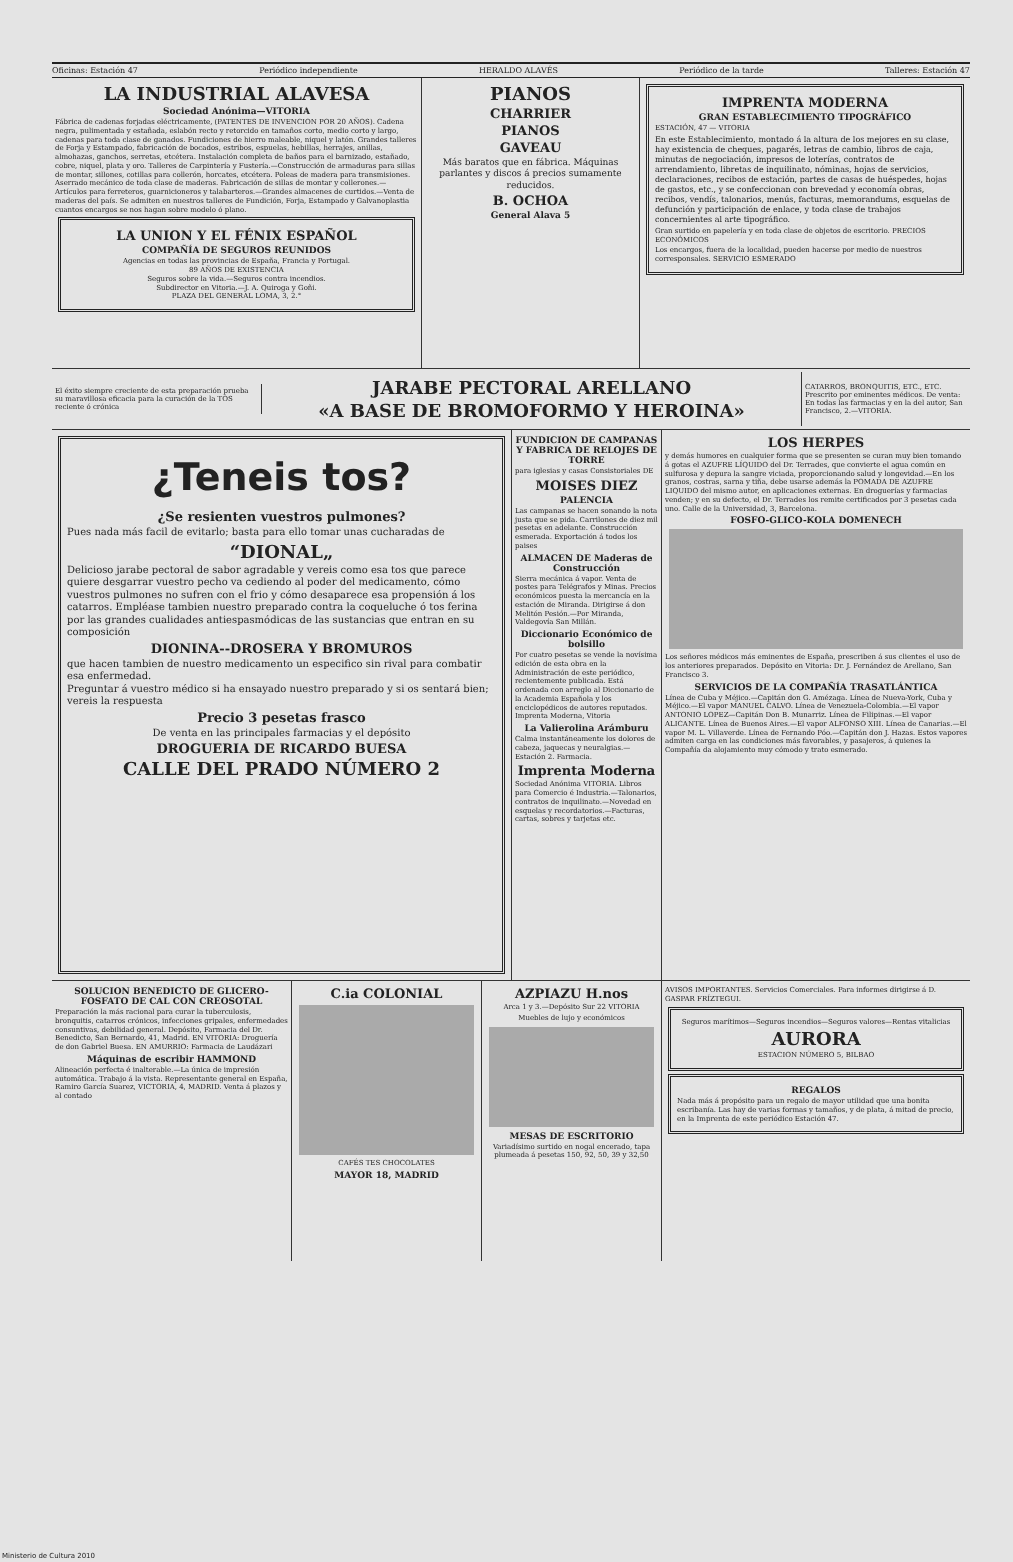Oficinas: Estación 47 Periódico independiente HERALDO ALAVÉS Periódico de la tarde Talleres: Estación 47
LA INDUSTRIAL ALAVESA
Sociedad Anónima—VITORIA
Fábrica de cadenas forjadas eléctricamente, (PATENTES DE INVENCION POR 20 AÑOS). Cadena negra, pulimentada y estañada, eslabón recto y retorcido en tamaños corto, medio corto y largo, cadenas para toda clase de ganados. Fundiciones de hierro maleable, niquel y latón. Grandes talleres de Forja y Estampado, fabricación de bocados, estribos, espuelas, hebillas, herrajes, anillas, almohazas, ganchos, serretas, etcétera. Instalación completa de baños para el barnizado, estañado, cobre, niquel, plata y oro. Talleres de Carpintería y Fustería.—Construcción de armaduras para sillas de montar, sillones, cotillas para collerón, horcates, etcétera. Poleas de madera para transmisiones. Aserrado mecánico de toda clase de maderas. Fabricación de sillas de montar y collerones.—Artículos para ferreteros, guarnicioneros y talabarteros.—Grandes almacenes de curtidos.—Venta de maderas del país. Se admiten en nuestros talleres de Fundición, Forja, Estampado y Galvanoplastia cuantos encargos se nos hagan sobre modelo ó plano.
LA UNION Y EL FÉNIX ESPAÑOL
COMPAÑÍA DE SEGUROS REUNIDOS
Agencias en todas las provincias de España, Francia y Portugal.
89 AÑOS DE EXISTENCIA
Seguros sobre la vida.—Seguros contra incendios.
Subdirector en Vitoria.—J. A. Quiroga y Goñi.
PLAZA DEL GENERAL LOMA, 3, 2.°
PIANOS
CHARRIER
PIANOS
GAVEAU
Más baratos que en fábrica. Máquinas parlantes y discos á precios sumamente reducidos.
B. OCHOA
General Alava 5
IMPRENTA MODERNA
GRAN ESTABLECIMIENTO TIPOGRÁFICO
ESTACIÓN, 47 — VITORIA
En este Establecimiento, montado á la altura de los mejores en su clase, hay existencia de cheques, pagarés, letras de cambio, libros de caja, minutas de negociación, impresos de loterías, contratos de arrendamiento, libretas de inquilinato, nóminas, hojas de servicios, declaraciones, recibos de estación, partes de casas de huéspedes, hojas de gastos, etc., y se confeccionan con brevedad y economía obras, recibos, vendís, talonarios, menús, facturas, memorandums, esquelas de defunción y participación de enlace, y toda clase de trabajos concernientes al arte tipográfico.
Gran surtido en papelería y en toda clase de objetos de escritorio. PRECIOS ECONÓMICOS
Los encargos, fuera de la localidad, pueden hacerse por medio de nuestros corresponsales. SERVICIO ESMERADO
El éxito siempre creciente de esta preparación prueba su maravillosa eficacia para la curación de la TOS reciente ó crónica
JARABE PECTORAL ARELLANO
«A BASE DE BROMOFORMO Y HEROINA»
CATARROS, BRONQUITIS, ETC., ETC. Prescrito por eminentes médicos. De venta: En todas las farmacias y en la del autor, San Francisco, 2.—VITORIA.
¿Teneis tos?
¿Se resienten vuestros pulmones?
Pues nada más facil de evitarlo; basta para ello tomar unas cucharadas de
“DIONAL„
Delicioso jarabe pectoral de sabor agradable y vereis como esa tos que parece quiere desgarrar vuestro pecho va cediendo al poder del medicamento, cómo vuestros pulmones no sufren con el frio y cómo desaparece esa propensión á los catarros. Empléase tambien nuestro preparado contra la coqueluche ó tos ferina por las grandes cualidades antiespasmódicas de las sustancias que entran en su composición
DIONINA--DROSERA Y BROMUROS
que hacen tambien de nuestro medicamento un especifico sin rival para combatir esa enfermedad.
Preguntar á vuestro médico si ha ensayado nuestro preparado y si os sentará bien; vereis la respuesta
Precio 3 pesetas frasco
De venta en las principales farmacias y el depósito
DROGUERIA DE RICARDO BUESA
CALLE DEL PRADO NÚMERO 2
FUNDICION DE CAMPANAS Y FABRICA DE RELOJES DE TORRE
para iglesias y casas Consistoriales DE
MOISES DIEZ
PALENCIA
Las campanas se hacen sonando la nota justa que se pida. Carrilones de diez mil pesetas en adelante. Construcción esmerada. Exportación á todos los paises
ALMACEN DE Maderas de Construcción
Sierra mecánica á vapor. Venta de postes para Telégrafos y Minas. Precios económicos puesta la mercancía en la estación de Miranda. Dirigirse á don Melitón Pesión.—Por Miranda, Valdegovía San Millán.
Diccionario Económico de bolsillo
Por cuatro pesetas se vende la novísima edición de esta obra en la Administración de este periódico, recientemente publicada. Está ordenada con arreglo al Diccionario de la Academia Española y los enciclopédicos de autores reputados. Imprenta Moderna, Vitoria
La Valierolina Arámburu
Calma instantáneamente los dolores de cabeza, jaquecas y neuralgias.—Estación 2. Farmacia.
Imprenta Moderna
Sociedad Anónima VITORIA. Libros para Comercio é Industria.—Talonarios, contratos de inquilinato.—Novedad en esquelas y recordatorios.—Facturas, cartas, sobres y tarjetas etc.
LOS HERPES
y demás humores en cualquier forma que se presenten se curan muy bien tomando á gotas el AZUFRE LÍQUIDO del Dr. Terrades, que convierte el agua común en sulfurosa y depura la sangre viciada, proporcionando salud y longevidad.—En los granos, costras, sarna y tiña, debe usarse además la POMADA DE AZUFRE LIQUIDO del mismo autor, en aplicaciones externas. En droguerías y farmacias venden; y en su defecto, el Dr. Terrades los remite certificados por 3 pesetas cada uno. Calle de la Universidad, 3, Barcelona.
FOSFO-GLICO-KOLA DOMENECH
Los señores médicos más eminentes de España, prescriben á sus clientes el uso de los anteriores preparados. Depósito en Vitoria: Dr. J. Fernández de Arellano, San Francisco 3.
SERVICIOS DE LA COMPAÑÍA TRASATLÁNTICA
Línea de Cuba y Méjico.—Capitán don G. Amézaga. Línea de Nueva-York, Cuba y Méjico.—El vapor MANUEL CALVO. Línea de Venezuela-Colombia.—El vapor ANTONIO LOPEZ—Capitán Don B. Munarriz. Línea de Filipinas.—El vapor ALICANTE. Línea de Buenos Aires.—El vapor ALFONSO XIII. Línea de Canarias.—El vapor M. L. Villaverde. Línea de Fernando Póo.—Capitán don J. Hazas. Estos vapores admiten carga en las condiciones más favorables, y pasajeros, á quienes la Compañía da alojamiento muy cómodo y trato esmerado.
SOLUCION BENEDICTO DE GLICERO-FOSFATO DE CAL CON CREOSOTAL
Preparación la más racional para curar la tuberculosis, bronquitis, catarros crónicos, infecciones gripales, enfermedades consuntivas, debilidad general. Depósito, Farmacia del Dr. Benedicto, San Bernardo, 41, Madrid. EN VITORIA: Droguería de don Gabriel Buesa. EN AMURRIO: Farmacia de Laudázari
Máquinas de escribir HAMMOND
Alineación perfecta é inalterable.—La única de impresión automática. Trabajo á la vista. Representante general en España, Ramiro García Suarez, VICTORIA, 4, MADRID. Venta á plazos y al contado
C.ia COLONIAL
CAFÉS TES CHOCOLATES
MAYOR 18, MADRID
AZPIAZU H.nos
Arca 1 y 3.—Depósito Sur 22 VITORIA
Muebles de lujo y económicos
MESAS DE ESCRITORIO
Variadísimo surtido en nogal encerado, tapa plumeada á pesetas 150, 92, 50, 39 y 32,50
AVISOS IMPORTANTES. Servicios Comerciales. Para informes dirigirse á D. GASPAR FRÍZTEGUI.
Seguros marítimos—Seguros incendios—Seguros valores—Rentas vitalicias
AURORA
ESTACION NÚMERO 5, BILBAO
REGALOS
Nada más á propósito para un regalo de mayor utilidad que una bonita escribanía. Las hay de varias formas y tamaños, y de plata, á mitad de precio, en la Imprenta de este periódico Estación 47.
Ministerio de Cultura 2010